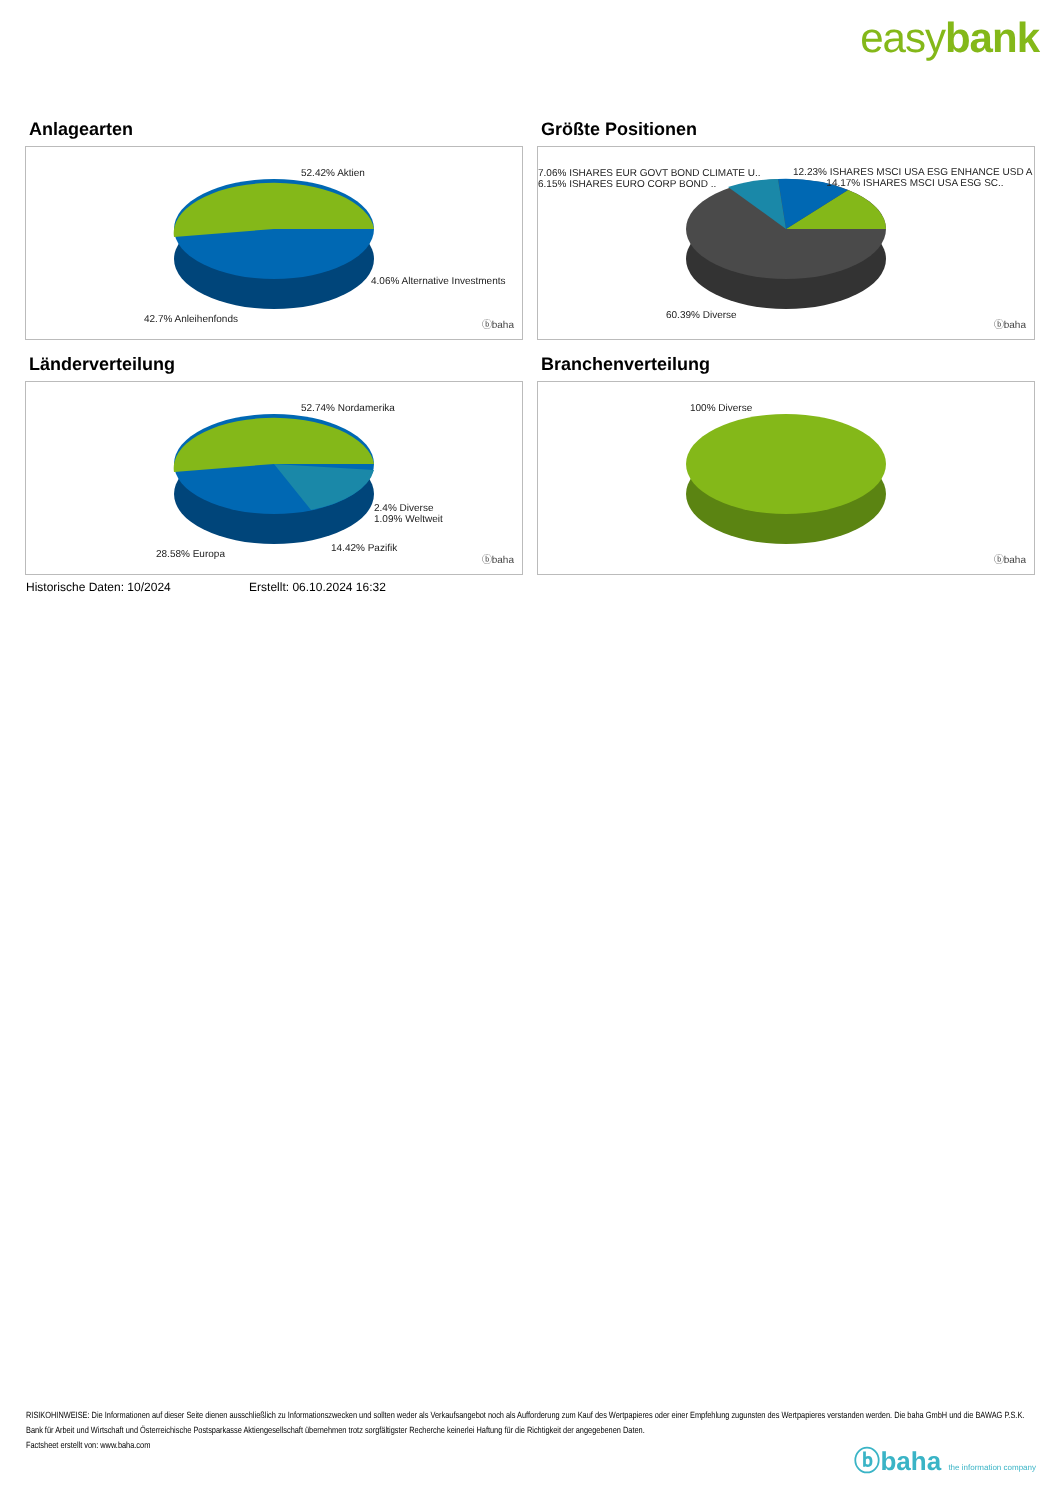easybank
Anlagearten
52.42% Aktien
4.06% Alternative Investments
42.7% Anleihenfonds
ⓑbaha
Größte Positionen
7.06% ISHARES EUR GOVT BOND CLIMATE U..
6.15% ISHARES EURO CORP BOND ..
12.23% ISHARES MSCI USA ESG ENHANCE USD A
14.17% ISHARES MSCI USA ESG SC..
60.39% Diverse
ⓑbaha
Länderverteilung
52.74% Nordamerika
2.4% Diverse
1.09% Weltweit
14.42% Pazifik
28.58% Europa
ⓑbaha
Branchenverteilung
100% Diverse
ⓑbaha
Historische Daten: 10/2024 Erstellt: 06.10.2024 16:32
RISIKOHINWEISE: Die Informationen auf dieser Seite dienen ausschließlich zu Informationszwecken und sollten weder als Verkaufsangebot noch als Aufforderung zum Kauf des Wertpapieres oder einer Empfehlung zugunsten des Wertpapieres verstanden werden. Die baha GmbH und die BAWAG P.S.K. Bank für Arbeit und Wirtschaft und Österreichische Postsparkasse Aktiengesellschaft übernehmen trotz sorgfältigster Recherche keinerlei Haftung für die Richtigkeit der angegebenen Daten.
Factsheet erstellt von: www.baha.com
ⓑbaha the information company